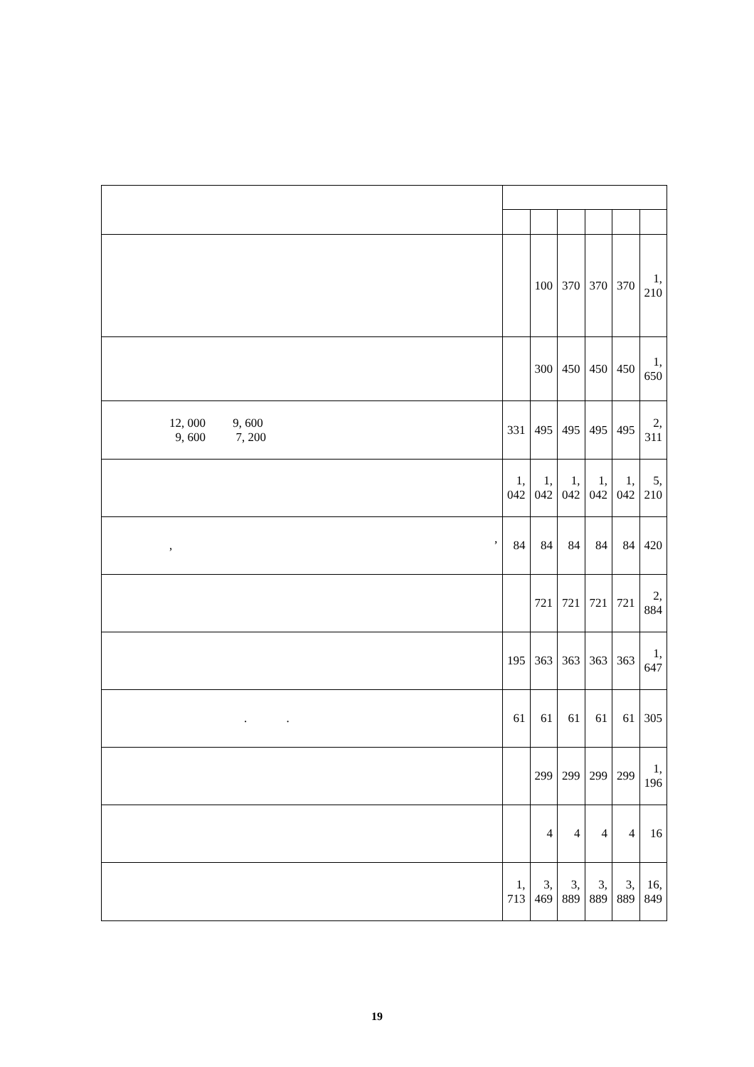| | | 100 | 370 | 370 | 370 | 1, 210 |
| | | 300 | 450 | 450 | 450 | 1, 650 |
| 12, 000 9, 600 9, 600 7, 200 | 331 | 495 | 495 | 495 | 495 | 2, 311 |
| | 1, 042 | 1, 042 | 1, 042 | 1, 042 | 1, 042 | 5, 210 |
| , ’ | 84 | 84 | 84 | 84 | 84 | 420 |
| | | 721 | 721 | 721 | 721 | 2, 884 |
| | 195 | 363 | 363 | 363 | 363 | 1, 647 |
| . . | 61 | 61 | 61 | 61 | 61 | 305 |
| | | 299 | 299 | 299 | 299 | 1, 196 |
| | | 4 | 4 | 4 | 4 | 16 |
| | 1, 713 | 3, 469 | 3, 889 | 3, 889 | 3, 889 | 16, 849 |
19